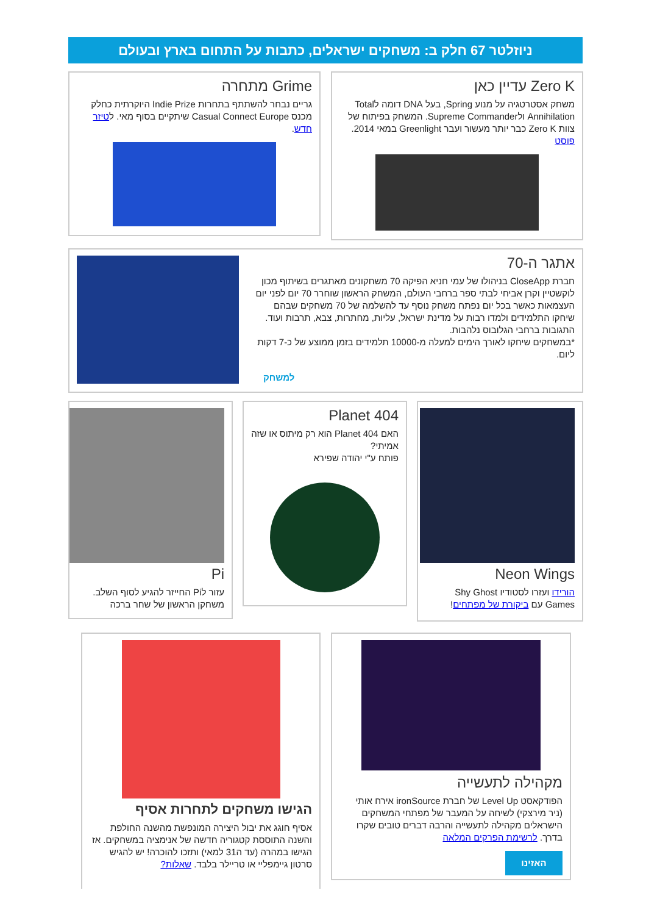ניוזלטר 67 חלק ב: משחקים ישראלים, כתבות על התחום בארץ ובעולם
Zero K עדיין כאן
משחק אסטרטגיה על מנוע Spring, בעל DNA דומה לTotal Annihilation ולSupreme Commander. המשחק בפיתוח של צוות Zero K כבר יותר מעשור ועבר Greenlight במאי 2014. פוסט
Grime מתחרה
גריים נבחר להשתתף בתחרות Indie Prize היוקרתית כחלק מכנס Casual Connect Europe שיתקיים בסוף מאי. לטיזר חדש.
אתגר ה-70
חברת CloseApp בניהולו של עמי חניא הפיקה 70 משחקונים מאתגרים בשיתוף מכון לוקשטיין וקרן אביחי לבתי ספר ברחבי העולם, המשחק הראשון שוחרר 70 יום לפני יום העצמאות כאשר בכל יום נפתח משחק נוסף עד להשלמה של 70 משחקים שבהם שיחקו התלמידים ולמדו רבות על מדינת ישראל, עליות, מחתרות, צבא, תרבות ועוד. התגובות ברחבי הגלובוס נלהבות.
*במשחקים שיחקו לאורך הימים למעלה מ-10000 תלמידים בזמן ממוצע של כ-7 דקות ליום.
למשחק
Neon Wings
הורידו ועזרו לסטודיו Shy Ghost Games עם ביקורת של מפתחים!
Planet 404
האם Planet 404 הוא רק מיתוס או שזה אמיתי?
פותח ע"י יהודה שפירא
Pi
עזור לPi החייזר להגיע לסוף השלב.
משחקן הראשון של שחר ברכה
מקהילה לתעשייה
הפודקאסט Level Up של חברת ironSource אירח אותי (ניר מירצקי) לשיחה על המעבר של מפתחי המשחקים הישראלים מקהילה לתעשייה והרבה דברים טובים שקרו בדרך. לרשימת הפרקים המלאה
האזינו
הגישו משחקים לתחרות אסיף
אסיף חוגג את יבול היצירה המונפשת מהשנה החולפת והשנה התוססת קטגוריה חדשה של אנימציה במשחקים. אז הגישו במהרה (עד ה31 למאי) ותזכו להוכרה! יש להגיש סרטון גיימפליי או טריילר בלבד. שאלות?